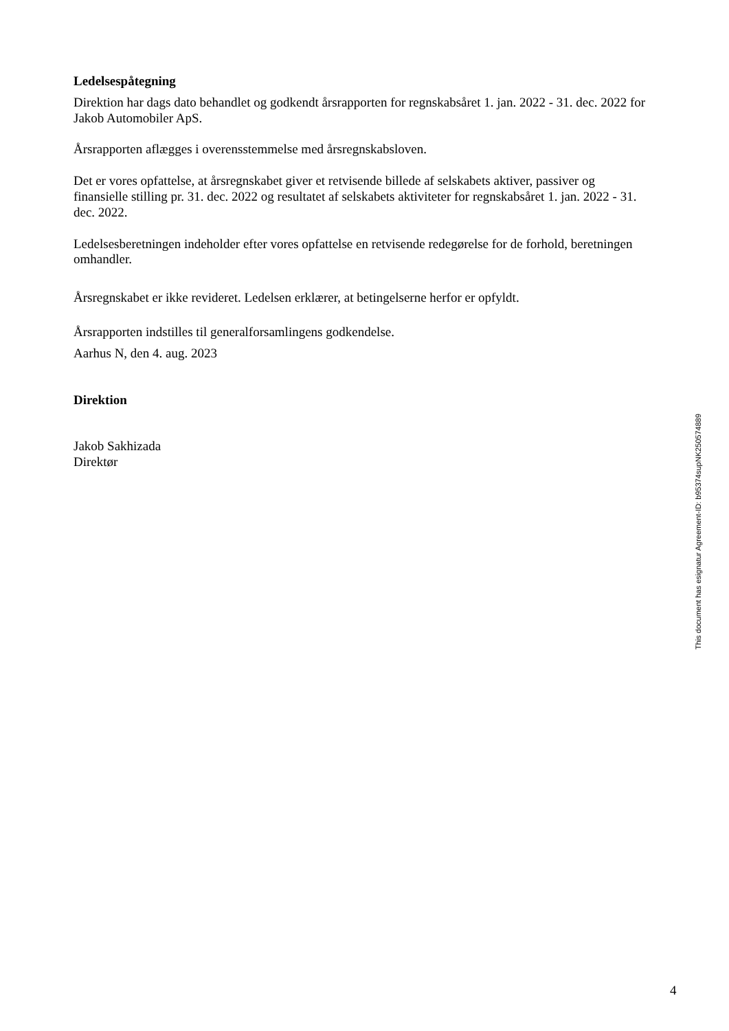Ledelsespåtegning
Direktion har dags dato behandlet og godkendt årsrapporten for regnskabsåret 1. jan. 2022 - 31. dec. 2022 for Jakob Automobiler ApS.
Årsrapporten aflægges i overensstemmelse med årsregnskabsloven.
Det er vores opfattelse, at årsregnskabet giver et retvisende billede af selskabets aktiver, passiver og finansielle stilling pr. 31. dec. 2022 og resultatet af selskabets aktiviteter for regnskabsåret 1. jan. 2022 - 31. dec. 2022.
Ledelsesberetningen indeholder efter vores opfattelse en retvisende redegørelse for de forhold, beretningen omhandler.
Årsregnskabet er ikke revideret. Ledelsen erklærer, at betingelserne herfor er opfyldt.
Årsrapporten indstilles til generalforsamlingens godkendelse.
Aarhus N, den 4. aug. 2023
Direktion
Jakob Sakhizada
Direktør
This document has esignatur Agreement-ID: b95374supNK250574889
4